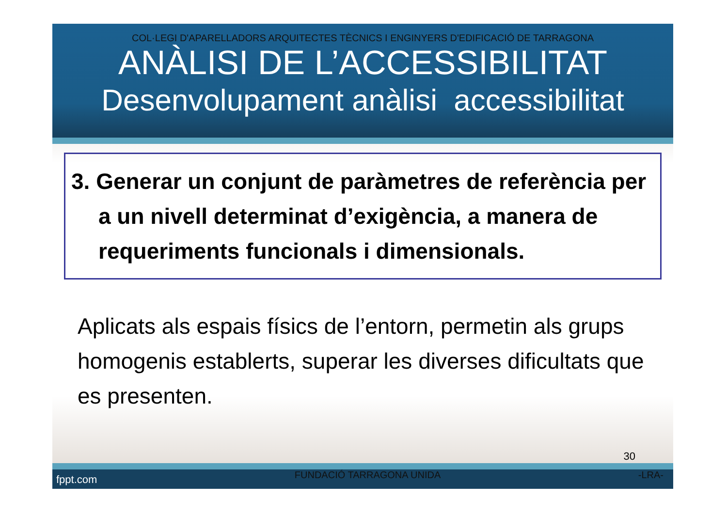COL·LEGI D'APARELLADORS ARQUITECTES TÈCNICS I ENGINYERS D'EDIFICACIÓ DE TARRAGONA
ANÀLISI DE L’ACCESSIBILITAT
Desenvolupament anàlisi accessibilitat
3. Generar un conjunt de paràmetres de referència per a un nivell determinat d’exigència, a manera de requeriments funcionals i dimensionals.
Aplicats als espais físics de l’entorn, permetin als grups homogenis establerts, superar les diverses dificultats que es presenten.
30
fppt.com FUNDACIÓ TARRAGONA UNIDA -LRA-